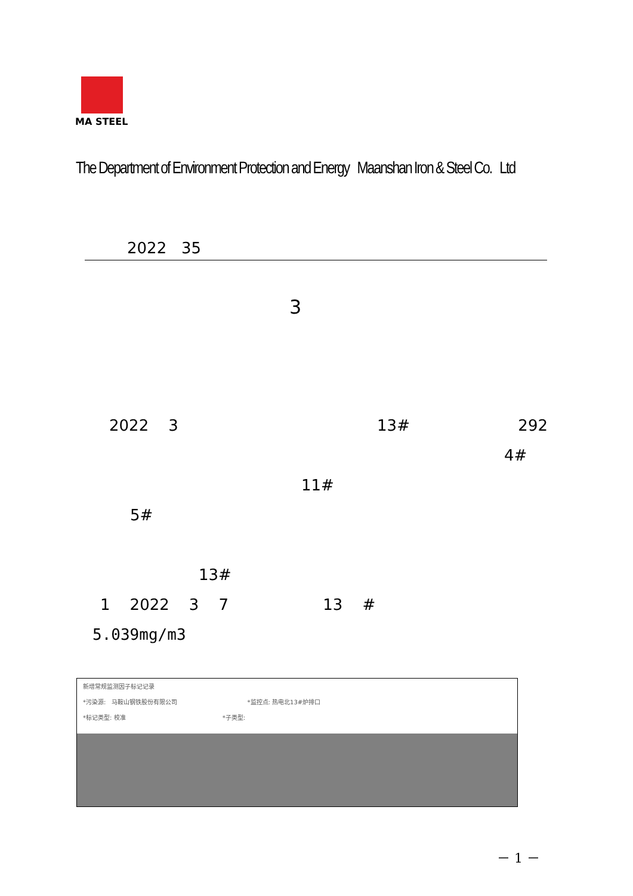MA STEEL
The Department of Environment Protection and Energy Maanshan Iron & Steel Co. Ltd
2022 35
3
2022 3 13# 292
4#
11#
5#
13#
1 2022 3 7 13 #
5.039mg/m3
新增常规监测因子标记记录
*污染源: 马鞍山钢铁股份有限公司 *监控点: 热电北13#炉排口
*标记类型: 校准 *子类型:
－ 1 －